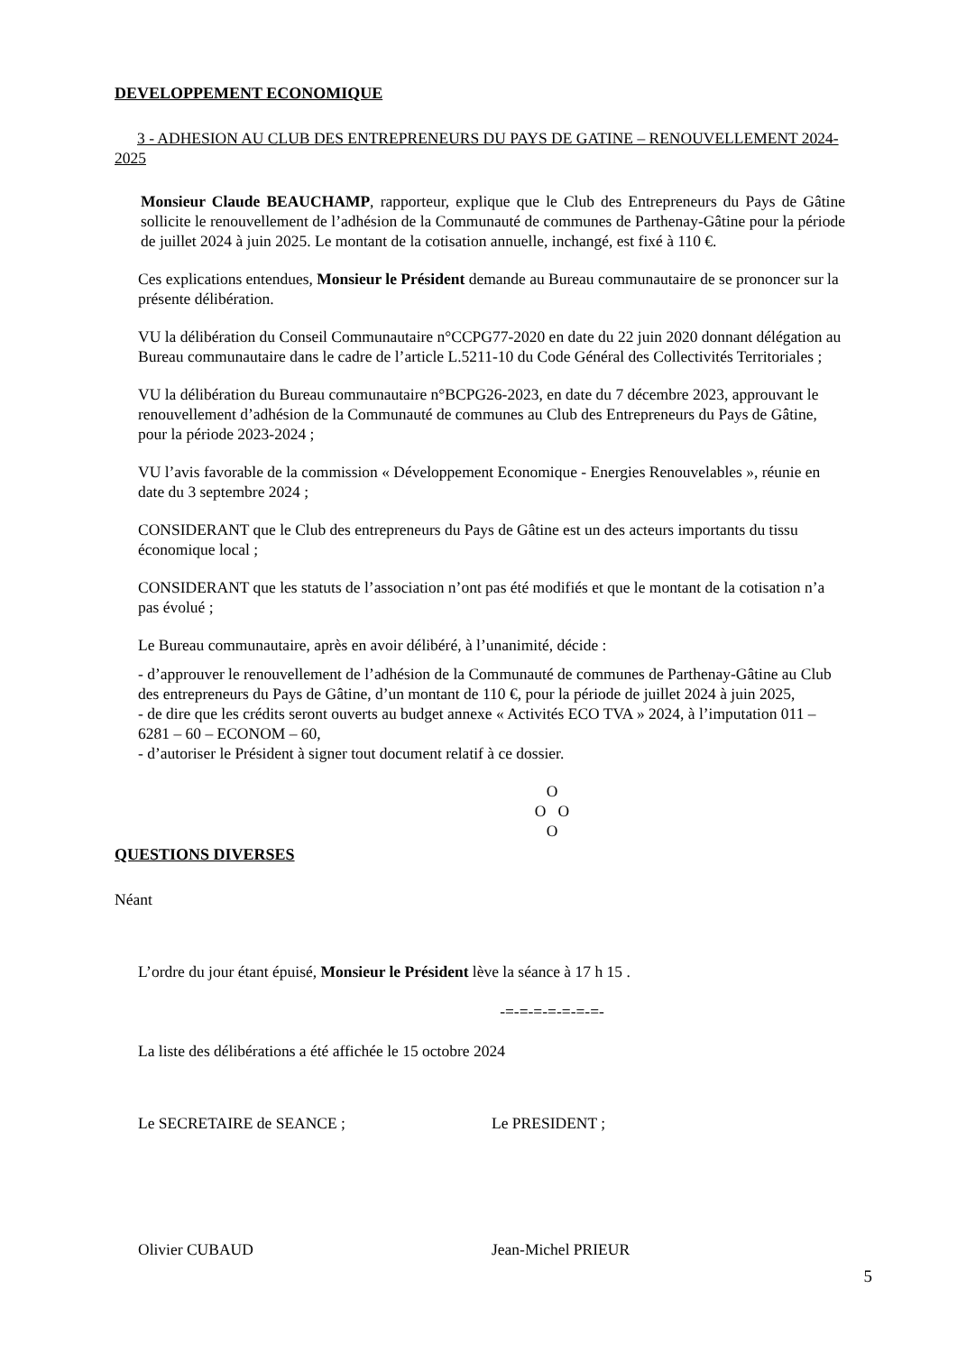DEVELOPPEMENT ECONOMIQUE
3 - ADHESION AU CLUB DES ENTREPRENEURS DU PAYS DE GATINE – RENOUVELLEMENT 2024-2025
Monsieur Claude BEAUCHAMP, rapporteur, explique que le Club des Entrepreneurs du Pays de Gâtine sollicite le renouvellement de l’adhésion de la Communauté de communes de Parthenay-Gâtine pour la période de juillet 2024 à juin 2025. Le montant de la cotisation annuelle, inchangé, est fixé à 110 €.
Ces explications entendues, Monsieur le Président demande au Bureau communautaire de se prononcer sur la présente délibération.
VU la délibération du Conseil Communautaire n°CCPG77-2020 en date du 22 juin 2020 donnant délégation au Bureau communautaire dans le cadre de l’article L.5211-10 du Code Général des Collectivités Territoriales ;
VU la délibération du Bureau communautaire n°BCPG26-2023, en date du 7 décembre 2023, approuvant le renouvellement d’adhésion de la Communauté de communes au Club des Entrepreneurs du Pays de Gâtine, pour la période 2023-2024 ;
VU l’avis favorable de la commission « Développement Economique - Energies Renouvelables », réunie en date du 3 septembre 2024 ;
CONSIDERANT que le Club des entrepreneurs du Pays de Gâtine est un des acteurs importants du tissu économique local ;
CONSIDERANT que les statuts de l’association n’ont pas été modifiés et que le montant de la cotisation n’a pas évolué ;
Le Bureau communautaire, après en avoir délibéré, à l’unanimité, décide :
- d’approuver le renouvellement de l’adhésion de la Communauté de communes de Parthenay-Gâtine au Club des entrepreneurs du Pays de Gâtine, d’un montant de 110 €, pour la période de juillet 2024 à juin 2025,
- de dire que les crédits seront ouverts au budget annexe « Activités ECO TVA » 2024, à l’imputation 011 – 6281 – 60 – ECONOM – 60,
- d’autoriser le Président à signer tout document relatif à ce dossier.
O
O O
O
QUESTIONS DIVERSES
Néant
L’ordre du jour étant épuisé, Monsieur le Président lève la séance à 17 h 15 .
-=-=-=-=-=-=-=-
La liste des délibérations a été affichée le 15 octobre 2024
Le SECRETAIRE de SEANCE ; Le PRESIDENT ;
Olivier CUBAUD Jean-Michel PRIEUR
5